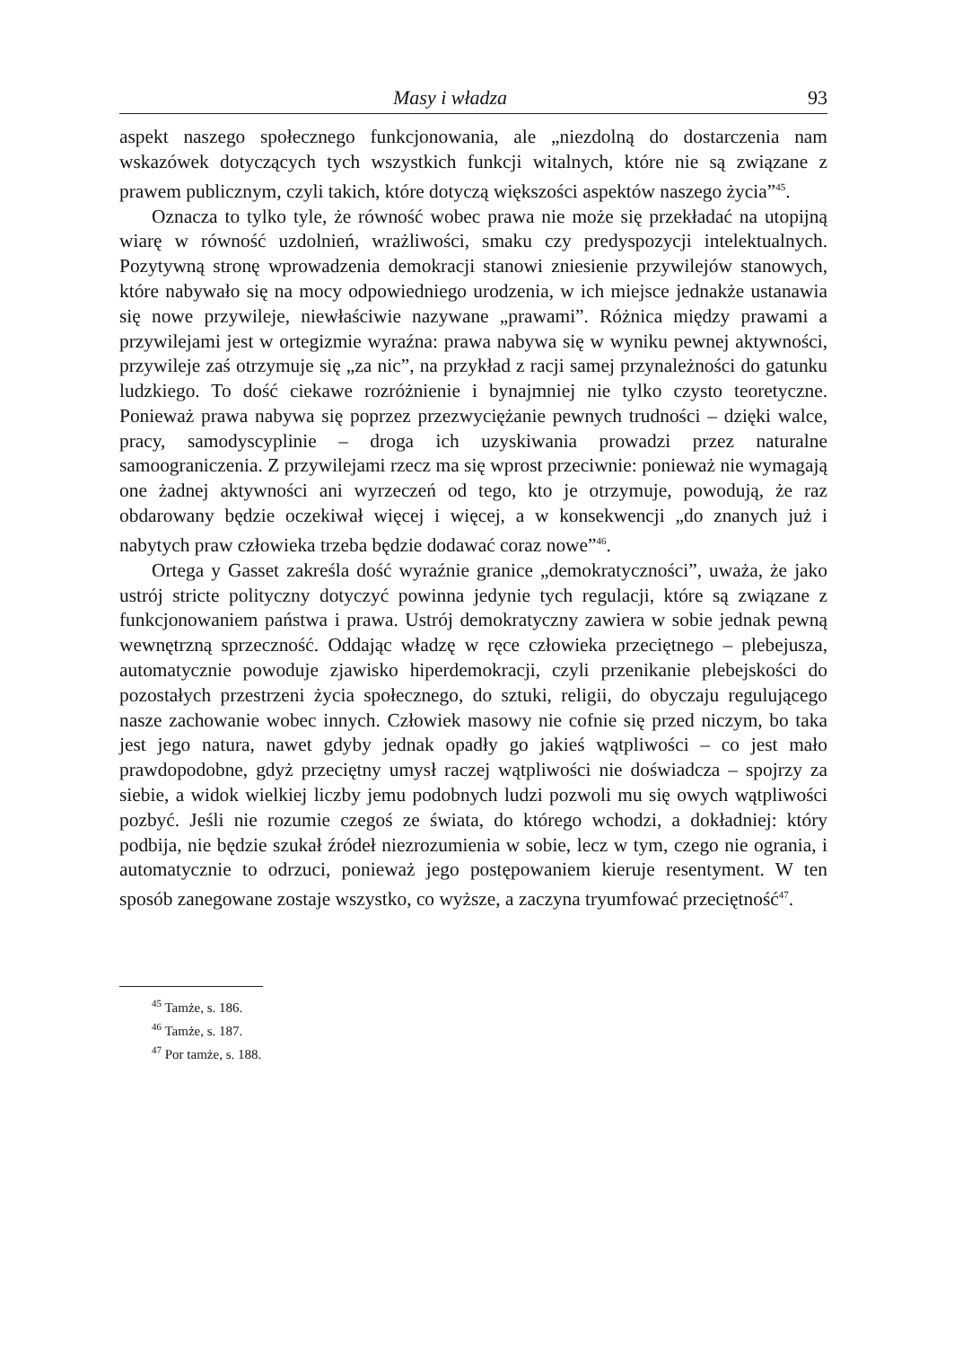Masy i władza 93
aspekt naszego społecznego funkcjonowania, ale „niezdolną do dostarczenia nam wskazówek dotyczących tych wszystkich funkcji witalnych, które nie są związane z prawem publicznym, czyli takich, które dotyczą większości aspektów naszego życia”<sup>45</sup>.
Oznacza to tylko tyle, że równość wobec prawa nie może się przekładać na utopijną wiarę w równość uzdolnień, wrażliwości, smaku czy predyspozycji intelektualnych. Pozytywną stronę wprowadzenia demokracji stanowi zniesienie przywilejów stanowych, które nabywało się na mocy odpowiedniego urodzenia, w ich miejsce jednakże ustanawia się nowe przywileje, niewłaściwie nazywane „prawami”. Różnica między prawami a przywilejami jest w ortegizmie wyraźna: prawa nabywa się w wyniku pewnej aktywności, przywileje zaś otrzymuje się „za nic”, na przykład z racji samej przynależności do gatunku ludzkiego. To dość ciekawe rozróżnienie i bynajmniej nie tylko czysto teoretyczne. Ponieważ prawa nabywa się poprzez przezwyciężanie pewnych trudności – dzięki walce, pracy, samodyscyplinie – droga ich uzyskiwania prowadzi przez naturalne samoograniczenia. Z przywilejami rzecz ma się wprost przeciwnie: ponieważ nie wymagają one żadnej aktywności ani wyrzeczeń od tego, kto je otrzymuje, powodują, że raz obdarowany będzie oczekiwał więcej i więcej, a w konsekwencji „do znanych już i nabytych praw człowieka trzeba będzie dodawać coraz nowe”<sup>46</sup>.
Ortega y Gasset zakreśla dość wyraźnie granice „demokratyczności”, uważa, że jako ustrój stricte polityczny dotyczyć powinna jedynie tych regulacji, które są związane z funkcjonowaniem państwa i prawa. Ustrój demokratyczny zawiera w sobie jednak pewną wewnętrzną sprzeczność. Oddając władzę w ręce człowieka przeciętnego – plebejusza, automatycznie powoduje zjawisko hiperdemokracji, czyli przenikanie plebejskości do pozostałych przestrzeni życia społecznego, do sztuki, religii, do obyczaju regulującego nasze zachowanie wobec innych. Człowiek masowy nie cofnie się przed niczym, bo taka jest jego natura, nawet gdyby jednak opadły go jakieś wątpliwości – co jest mało prawdopodobne, gdyż przeciętny umysł raczej wątpliwości nie doświadcza – spojrzy za siebie, a widok wielkiej liczby jemu podobnych ludzi pozwoli mu się owych wątpliwości pozbyć. Jeśli nie rozumie czegoś ze świata, do którego wchodzi, a dokładniej: który podbija, nie będzie szukał źródeł niezrozumienia w sobie, lecz w tym, czego nie ogrania, i automatycznie to odrzuci, ponieważ jego postępowaniem kieruje resentyment. W ten sposób zanegowane zostaje wszystko, co wyższe, a zaczyna tryumfować przeciętność<sup>47</sup>.
<sup>45</sup> Tamże, s. 186.
<sup>46</sup> Tamże, s. 187.
<sup>47</sup> Por tamże, s. 188.